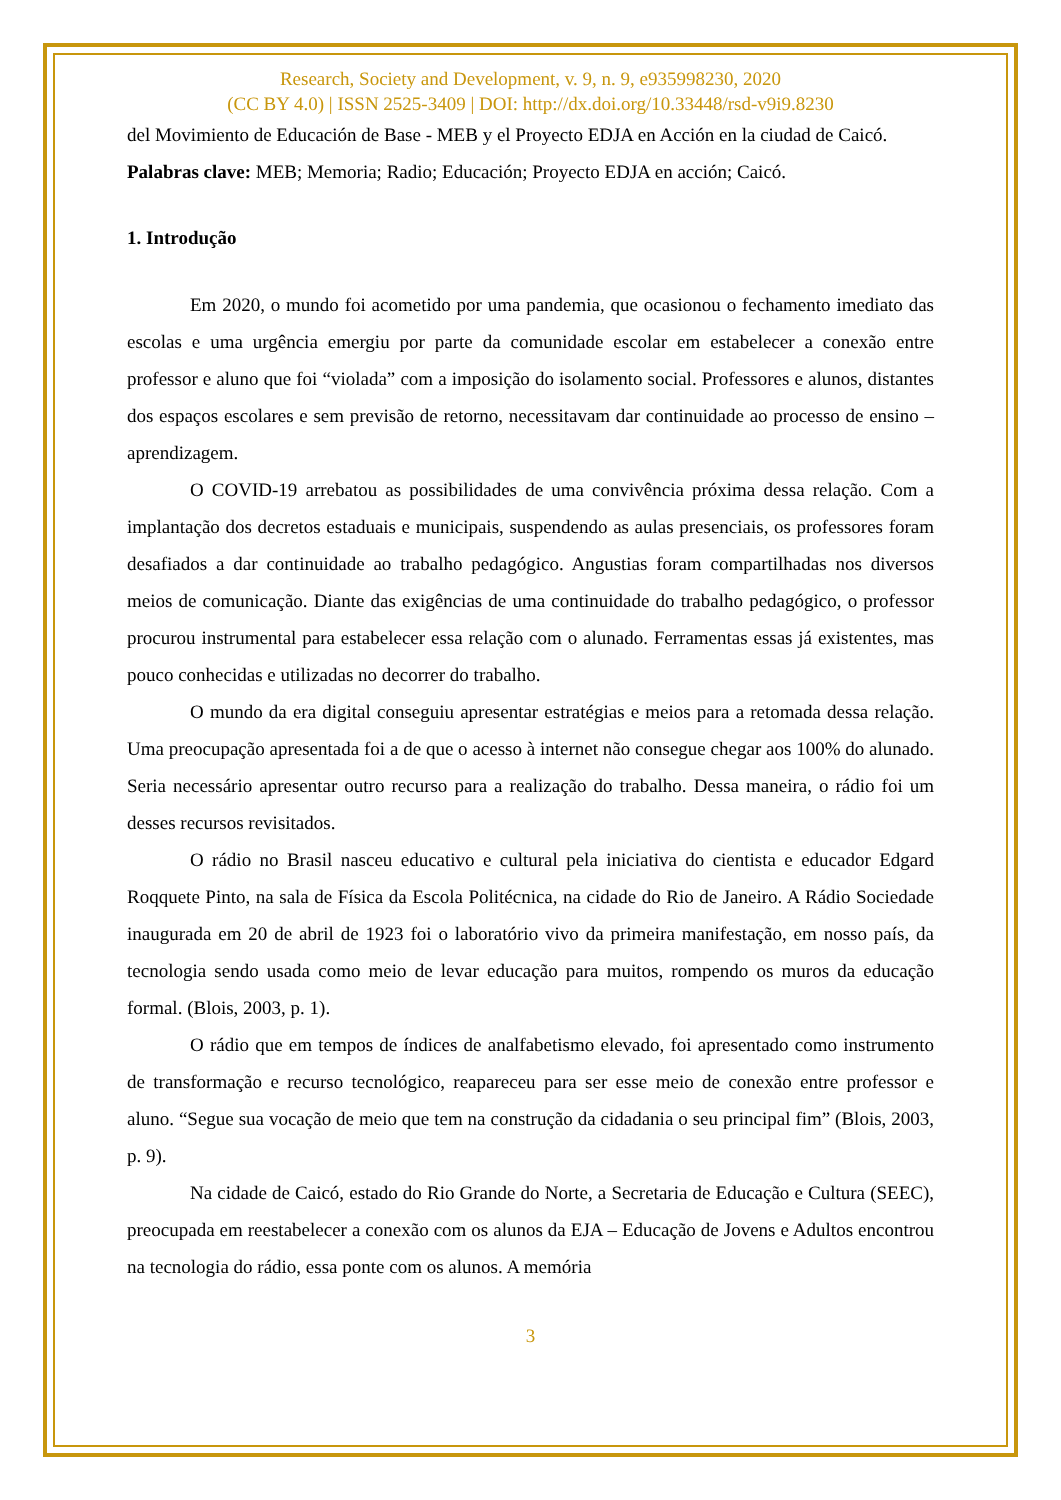Research, Society and Development, v. 9, n. 9, e935998230, 2020
(CC BY 4.0) | ISSN 2525-3409 | DOI: http://dx.doi.org/10.33448/rsd-v9i9.8230
del Movimiento de Educación de Base - MEB y el Proyecto EDJA en Acción en la ciudad de Caicó.
Palabras clave: MEB; Memoria; Radio; Educación; Proyecto EDJA en acción; Caicó.
1. Introdução
Em 2020, o mundo foi acometido por uma pandemia, que ocasionou o fechamento imediato das escolas e uma urgência emergiu por parte da comunidade escolar em estabelecer a conexão entre professor e aluno que foi “violada” com a imposição do isolamento social. Professores e alunos, distantes dos espaços escolares e sem previsão de retorno, necessitavam dar continuidade ao processo de ensino – aprendizagem.
O COVID-19 arrebatou as possibilidades de uma convivência próxima dessa relação. Com a implantação dos decretos estaduais e municipais, suspendendo as aulas presenciais, os professores foram desafiados a dar continuidade ao trabalho pedagógico. Angustias foram compartilhadas nos diversos meios de comunicação. Diante das exigências de uma continuidade do trabalho pedagógico, o professor procurou instrumental para estabelecer essa relação com o alunado. Ferramentas essas já existentes, mas pouco conhecidas e utilizadas no decorrer do trabalho.
O mundo da era digital conseguiu apresentar estratégias e meios para a retomada dessa relação. Uma preocupação apresentada foi a de que o acesso à internet não consegue chegar aos 100% do alunado. Seria necessário apresentar outro recurso para a realização do trabalho. Dessa maneira, o rádio foi um desses recursos revisitados.
O rádio no Brasil nasceu educativo e cultural pela iniciativa do cientista e educador Edgard Roqquete Pinto, na sala de Física da Escola Politécnica, na cidade do Rio de Janeiro. A Rádio Sociedade inaugurada em 20 de abril de 1923 foi o laboratório vivo da primeira manifestação, em nosso país, da tecnologia sendo usada como meio de levar educação para muitos, rompendo os muros da educação formal. (Blois, 2003, p. 1).
O rádio que em tempos de índices de analfabetismo elevado, foi apresentado como instrumento de transformação e recurso tecnológico, reapareceu para ser esse meio de conexão entre professor e aluno. “Segue sua vocação de meio que tem na construção da cidadania o seu principal fim” (Blois, 2003, p. 9).
Na cidade de Caicó, estado do Rio Grande do Norte, a Secretaria de Educação e Cultura (SEEC), preocupada em reestabelecer a conexão com os alunos da EJA – Educação de Jovens e Adultos encontrou na tecnologia do rádio, essa ponte com os alunos. A memória
3